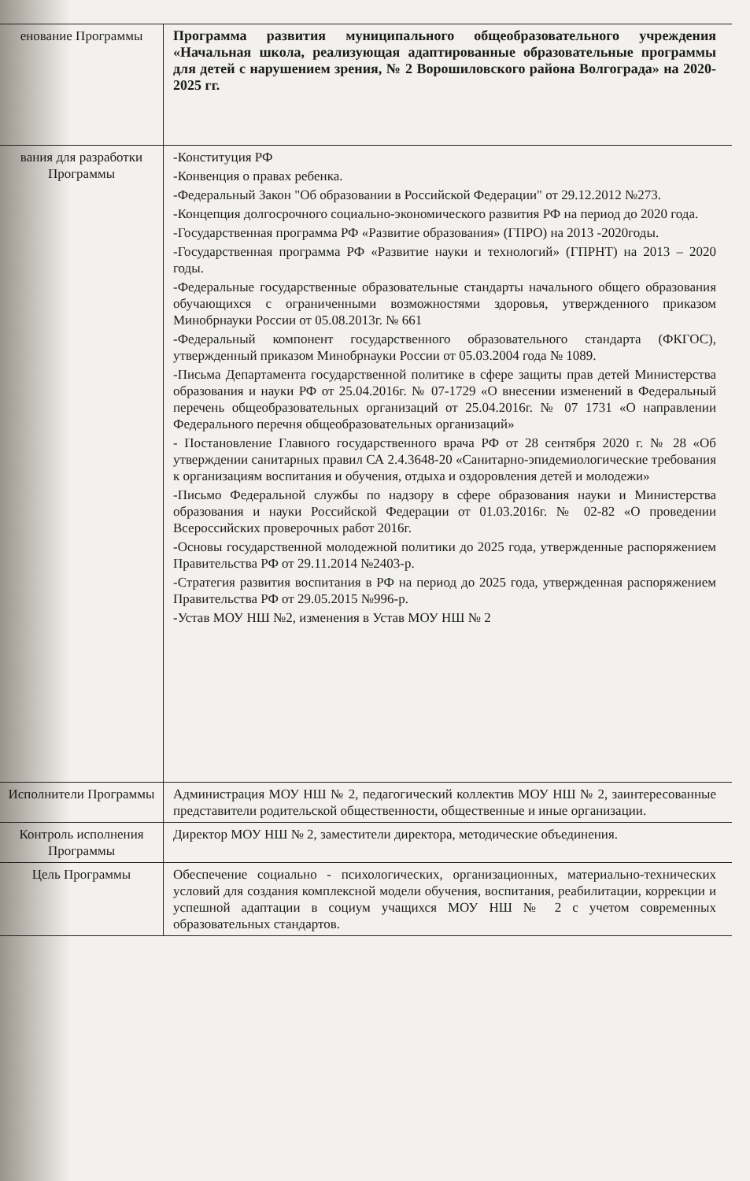| енование Программы | Программа развития муниципального общеобразовательного учреждения «Начальная школа, реализующая адаптированные образовательные программы для детей с нарушением зрения, № 2 Ворошиловского района Волгограда» на 2020-2025 гг. |
| вания для разработки Программы | -Конституция РФ -Конвенция о правах ребенка. -Федеральный Закон "Об образовании в Российской Федерации" от 29.12.2012 №273. -Концепция долгосрочного социально-экономического развития РФ на период до 2020 года. -Государственная программа РФ «Развитие образования» (ГПРО) на 2013 -2020годы. -Государственная программа РФ «Развитие науки и технологий» (ГПРНТ) на 2013 – 2020 годы. -Федеральные государственные образовательные стандарты начального общего образования обучающихся с ограниченными возможностями здоровья, утвержденного приказом Минобрнауки России от 05.08.2013г. № 661 -Федеральный компонент государственного образовательного стандарта (ФКГОС), утвержденный приказом Минобрнауки России от 05.03.2004 года № 1089. -Письма Департамента государственной политике в сфере защиты прав детей Министерства образования и науки РФ от 25.04.2016г. № 07-1729 «О внесении изменений в Федеральный перечень общеобразовательных организаций от 25.04.2016г. № 07 1731 «О направлении Федерального перечня общеобразовательных организаций» - Постановление Главного государственного врача РФ от 28 сентября 2020 г. № 28 «Об утверждении санитарных правил СА 2.4.3648-20 «Санитарно-эпидемиологические требования к организациям воспитания и обучения, отдыха и оздоровления детей и молодежи» -Письмо Федеральной службы по надзору в сфере образования науки и Министерства образования и науки Российской Федерации от 01.03.2016г. № 02-82 «О проведении Всероссийских проверочных работ 2016г. -Основы государственной молодежной политики до 2025 года, утвержденные распоряжением Правительства РФ от 29.11.2014 №2403-р. -Стратегия развития воспитания в РФ на период до 2025 года, утвержденная распоряжением Правительства РФ от 29.05.2015 №996-р. -Устав МОУ НШ №2, изменения в Устав МОУ НШ № 2 |
| Исполнители Программы | Администрация МОУ НШ № 2, педагогический коллектив МОУ НШ № 2, заинтересованные представители родительской общественности, общественные и иные организации. |
| Контроль исполнения Программы | Директор МОУ НШ № 2, заместители директора, методические объединения. |
| Цель Программы | Обеспечение социально - психологических, организационных, материально-технических условий для создания комплексной модели обучения, воспитания, реабилитации, коррекции и успешной адаптации в социум учащихся МОУ НШ № 2 с учетом современных образовательных стандартов. |